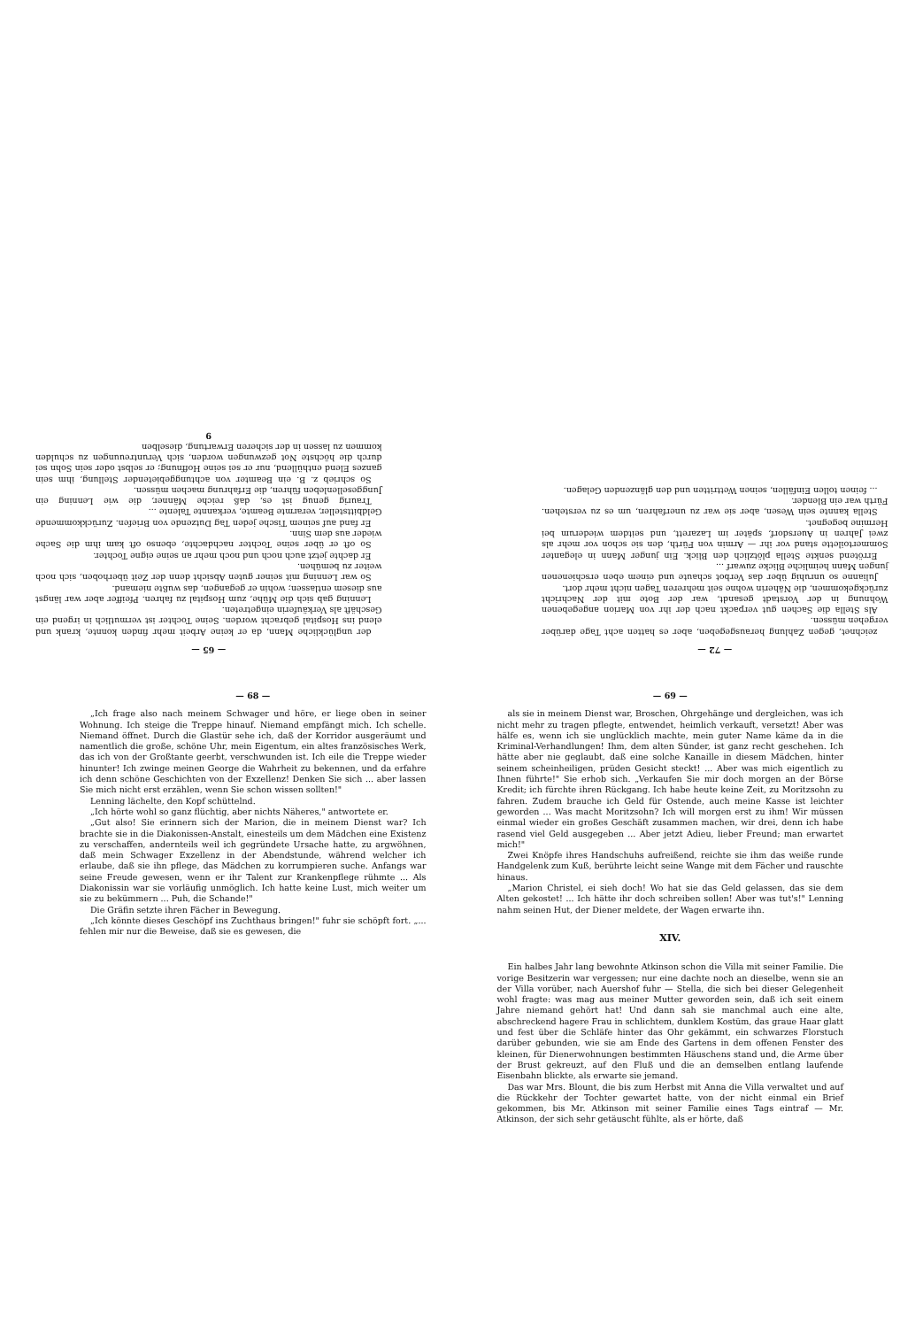— 65 —
der unglückliche Mann, da er keine Arbeit mehr finden konnte, krank und elend ins Hospital gebracht worden. Seine Tochter ist vermutlich in irgend ein Geschäft als Verkäuferin eingetreten.
Lenning gab sich die Mühe, zum Hospital zu fahren. Pfeiffer aber war längst aus diesem entlassen; wohin er gegangen, das wußte niemand.
So war Lenning mit seiner guten Absicht denn der Zeit überhoben, sich noch weiter zu bemühen.
Er dachte jetzt auch noch und noch mehr an seine eigne Tochter.
So oft er über seine Tochter nachdachte, ebenso oft kam ihm die Sache wieder aus dem Sinn.
Er fand auf seinem Tische jeden Tag Dutzende von Briefen. Zurückkommende Geldbittsteller, verarmte Beamte, verkannte Talente ...
Traurig genug ist es, daß reiche Männer, die wie Lenning ein Junggesellenleben führen, die Erfahrung machen müssen.
So schrieb z. B. ein Beamter von achtunggebietender Stellung, ihm sein ganzes Elend enthüllend, nur er sei seine Hoffnung; er selbst oder sein Sohn sei durch die höchste Not gezwungen worden, sich Veruntreuungen zu schulden kommen zu lassen in der sicheren Erwartung, dieselben
9
— 72 —
zeichnet, gegen Zahlung herausgegeben, aber es hatten acht Tage darüber vergehen müssen.
Als Stella die Sachen gut verpackt nach der ihr von Marion angegebenen Wohnung in der Vorstadt gesandt, war der Bote mit der Nachricht zurückgekommen, die Näherin wohne seit mehreren Tagen nicht mehr dort.
Julianne so unruhig über das Verbot schaute und einem eben erschienenen jungen Mann heimliche Blicke zuwarf ...
Errötend senkte Stella plötzlich den Blick. Ein junger Mann in eleganter Sommertoilette stand vor ihr — Armin von Fürth, den sie schon vor mehr als zwei Jahren in Auersdorf, später im Lazarett, und seitdem wiederum bei Hermine begegnet.
Stella kannte sein Wesen, aber sie war zu unerfahren, um es zu verstehen. Fürth war ein Blender.
... feinen tollen Einfällen, seinen Wettritten und den glänzenden Gelagen.
— 68 —
„Ich frage also nach meinem Schwager und höre, er liege oben in seiner Wohnung. Ich steige die Treppe hinauf. Niemand empfängt mich. Ich schelle. Niemand öffnet. Durch die Glastür sehe ich, daß der Korridor ausgeräumt und namentlich die große, schöne Uhr, mein Eigentum, ein altes französisches Werk, das ich von der Großtante geerbt, verschwunden ist. Ich eile die Treppe wieder hinunter! Ich zwinge meinen George die Wahrheit zu bekennen, und da erfahre ich denn schöne Geschichten von der Exzellenz! Denken Sie sich ... aber lassen Sie mich nicht erst erzählen, wenn Sie schon wissen sollten!"
Lenning lächelte, den Kopf schüttelnd.
„Ich hörte wohl so ganz flüchtig, aber nichts Näheres," antwortete er.
„Gut also! Sie erinnern sich der Marion, die in meinem Dienst war? Ich brachte sie in die Diakonissen-Anstalt, einesteils um dem Mädchen eine Existenz zu verschaffen, andernteils weil ich gegründete Ursache hatte, zu argwöhnen, daß mein Schwager Exzellenz in der Abendstunde, während welcher ich erlaube, daß sie ihn pflege, das Mädchen zu korrumpieren suche. Anfangs war seine Freude gewesen, wenn er ihr Talent zur Krankenpflege rühmte ... Als Diakonissin war sie vorläufig unmöglich. Ich hatte keine Lust, mich weiter um sie zu bekümmern ... Puh, die Schande!"
Die Gräfin setzte ihren Fächer in Bewegung.
„Ich könnte dieses Geschöpf ins Zuchthaus bringen!" fuhr sie schöpft fort. „... fehlen mir nur die Beweise, daß sie es gewesen, die
— 69 —
als sie in meinem Dienst war, Broschen, Ohrgehänge und dergleichen, was ich nicht mehr zu tragen pflegte, entwendet, heimlich verkauft, versetzt! Aber was hälfe es, wenn ich sie unglücklich machte, mein guter Name käme da in die Kriminal-Verhandlungen! Ihm, dem alten Sünder, ist ganz recht geschehen. Ich hätte aber nie geglaubt, daß eine solche Kanaille in diesem Mädchen, hinter seinem scheinheiligen, prüden Gesicht steckt! ... Aber was mich eigentlich zu Ihnen führte!" Sie erhob sich. „Verkaufen Sie mir doch morgen an der Börse Kredit; ich fürchte ihren Rückgang. Ich habe heute keine Zeit, zu Moritzsohn zu fahren. Zudem brauche ich Geld für Ostende, auch meine Kasse ist leichter geworden ... Was macht Moritzsohn? Ich will morgen erst zu ihm! Wir müssen einmal wieder ein großes Geschäft zusammen machen, wir drei, denn ich habe rasend viel Geld ausgegeben ... Aber jetzt Adieu, lieber Freund; man erwartet mich!"
Zwei Knöpfe ihres Handschuhs aufreißend, reichte sie ihm das weiße runde Handgelenk zum Kuß, berührte leicht seine Wange mit dem Fächer und rauschte hinaus.
„Marion Christel, ei sieh doch! Wo hat sie das Geld gelassen, das sie dem Alten gekostet! ... Ich hätte ihr doch schreiben sollen! Aber was tut's!" Lenning nahm seinen Hut, der Diener meldete, der Wagen erwarte ihn.
XIV.
Ein halbes Jahr lang bewohnte Atkinson schon die Villa mit seiner Familie. Die vorige Besitzerin war vergessen; nur eine dachte noch an dieselbe, wenn sie an der Villa vorüber, nach Auershof fuhr — Stella, die sich bei dieser Gelegenheit wohl fragte: was mag aus meiner Mutter geworden sein, daß ich seit einem Jahre niemand gehört hat! Und dann sah sie manchmal auch eine alte, abschreckend hagere Frau in schlichtem, dunklem Kostüm, das graue Haar glatt und fest über die Schläfe hinter das Ohr gekämmt, ein schwarzes Florstuch darüber gebunden, wie sie am Ende des Gartens in dem offenen Fenster des kleinen, für Dienerwohnungen bestimmten Häuschens stand und, die Arme über der Brust gekreuzt, auf den Fluß und die an demselben entlang laufende Eisenbahn blickte, als erwarte sie jemand.
Das war Mrs. Blount, die bis zum Herbst mit Anna die Villa verwaltet und auf die Rückkehr der Tochter gewartet hatte, von der nicht einmal ein Brief gekommen, bis Mr. Atkinson mit seiner Familie eines Tags eintraf — Mr. Atkinson, der sich sehr getäuscht fühlte, als er hörte, daß